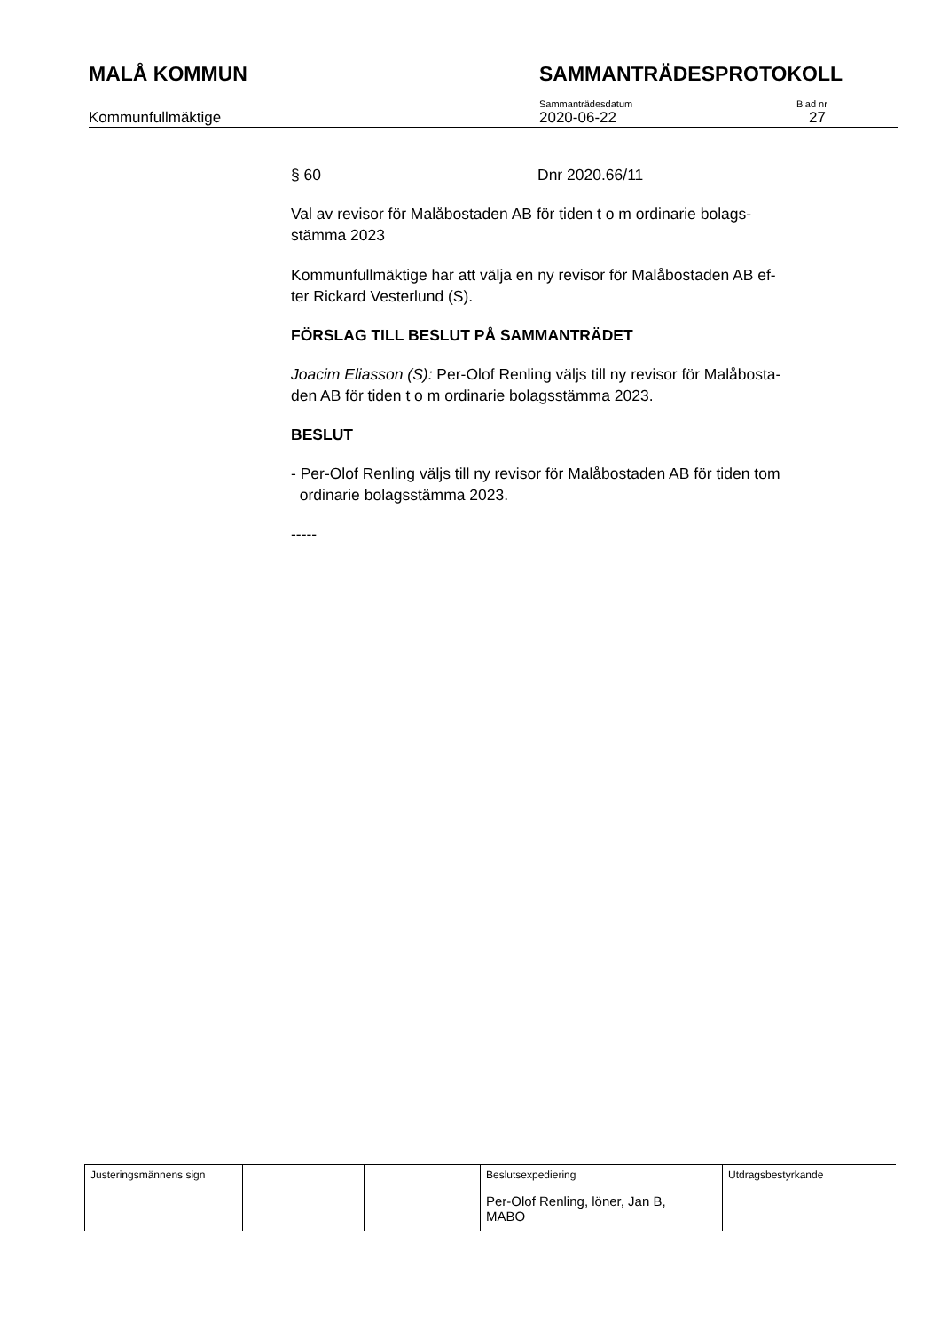MALÅ KOMMUN SAMMANTRÄDESPROTOKOLL
Kommunfullmäktige
Sammanträdesdatum
2020-06-22
Blad nr
27
§ 60 Dnr 2020.66/11
Val av revisor för Malåbostaden AB för tiden t o m ordinarie bolags-
stämma 2023
Kommunfullmäktige har att välja en ny revisor för Malåbostaden AB ef-
ter Rickard Vesterlund (S).
FÖRSLAG TILL BESLUT PÅ SAMMANTRÄDET
Joacim Eliasson (S): Per-Olof Renling väljs till ny revisor för Malåbosta-
den AB för tiden t o m ordinarie bolagsstämma 2023.
BESLUT
- Per-Olof Renling väljs till ny revisor för Malåbostaden AB för tiden tom
ordinarie bolagsstämma 2023.
-----
| Justeringsmännens sign | | | Beslutsexpediering Per-Olof Renling, löner, Jan B, MABO | Utdragsbestyrkande |